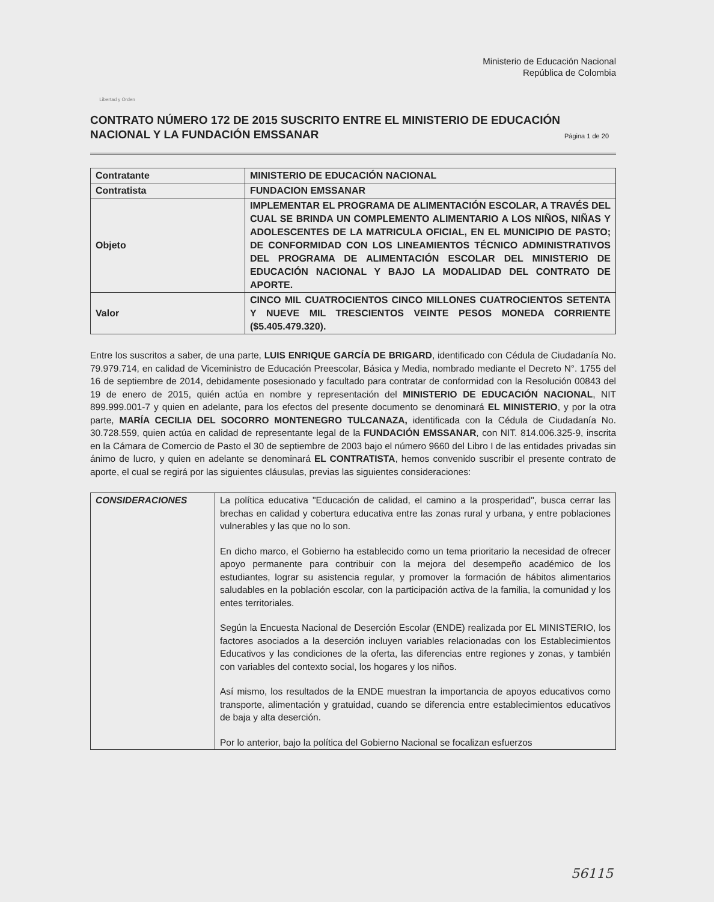Libertad y Orden
Ministerio de Educación Nacional
República de Colombia
CONTRATO NÚMERO 172 DE 2015 SUSCRITO ENTRE EL MINISTERIO DE EDUCACIÓN NACIONAL Y LA FUNDACIÓN EMSSANAR
Página 1 de 20
| Contratante | MINISTERIO DE EDUCACIÓN NACIONAL |
| Contratista | FUNDACION EMSSANAR |
| Objeto | IMPLEMENTAR EL PROGRAMA DE ALIMENTACIÓN ESCOLAR, A TRAVÉS DEL CUAL SE BRINDA UN COMPLEMENTO ALIMENTARIO A LOS NIÑOS, NIÑAS Y ADOLESCENTES DE LA MATRICULA OFICIAL, EN EL MUNICIPIO DE PASTO; DE CONFORMIDAD CON LOS LINEAMIENTOS TÉCNICO ADMINISTRATIVOS DEL PROGRAMA DE ALIMENTACIÓN ESCOLAR DEL MINISTERIO DE EDUCACIÓN NACIONAL Y BAJO LA MODALIDAD DEL CONTRATO DE APORTE. |
| Valor | CINCO MIL CUATROCIENTOS CINCO MILLONES CUATROCIENTOS SETENTA Y NUEVE MIL TRESCIENTOS VEINTE PESOS MONEDA CORRIENTE ($5.405.479.320). |
Entre los suscritos a saber, de una parte, LUIS ENRIQUE GARCÍA DE BRIGARD, identificado con Cédula de Ciudadanía No. 79.979.714, en calidad de Viceministro de Educación Preescolar, Básica y Media, nombrado mediante el Decreto N°. 1755 del 16 de septiembre de 2014, debidamente posesionado y facultado para contratar de conformidad con la Resolución 00843 del 19 de enero de 2015, quién actúa en nombre y representación del MINISTERIO DE EDUCACIÓN NACIONAL, NIT 899.999.001-7 y quien en adelante, para los efectos del presente documento se denominará EL MINISTERIO, y por la otra parte, MARÍA CECILIA DEL SOCORRO MONTENEGRO TULCANAZA, identificada con la Cédula de Ciudadanía No. 30.728.559, quien actúa en calidad de representante legal de la FUNDACIÓN EMSSANAR, con NIT. 814.006.325-9, inscrita en la Cámara de Comercio de Pasto el 30 de septiembre de 2003 bajo el número 9660 del Libro I de las entidades privadas sin ánimo de lucro, y quien en adelante se denominará EL CONTRATISTA, hemos convenido suscribir el presente contrato de aporte, el cual se regirá por las siguientes cláusulas, previas las siguientes consideraciones:
| CONSIDERACIONES | La política educativa "Educación de calidad, el camino a la prosperidad", busca cerrar las brechas en calidad y cobertura educativa entre las zonas rural y urbana, y entre poblaciones vulnerables y las que no lo son. En dicho marco, el Gobierno ha establecido como un tema prioritario la necesidad de ofrecer apoyo permanente para contribuir con la mejora del desempeño académico de los estudiantes, lograr su asistencia regular, y promover la formación de hábitos alimentarios saludables en la población escolar, con la participación activa de la familia, la comunidad y los entes territoriales. Según la Encuesta Nacional de Deserción Escolar (ENDE) realizada por EL MINISTERIO, los factores asociados a la deserción incluyen variables relacionadas con los Establecimientos Educativos y las condiciones de la oferta, las diferencias entre regiones y zonas, y también con variables del contexto social, los hogares y los niños. Así mismo, los resultados de la ENDE muestran la importancia de apoyos educativos como transporte, alimentación y gratuidad, cuando se diferencia entre establecimientos educativos de baja y alta deserción. Por lo anterior, bajo la política del Gobierno Nacional se focalizan esfuerzos |
56115